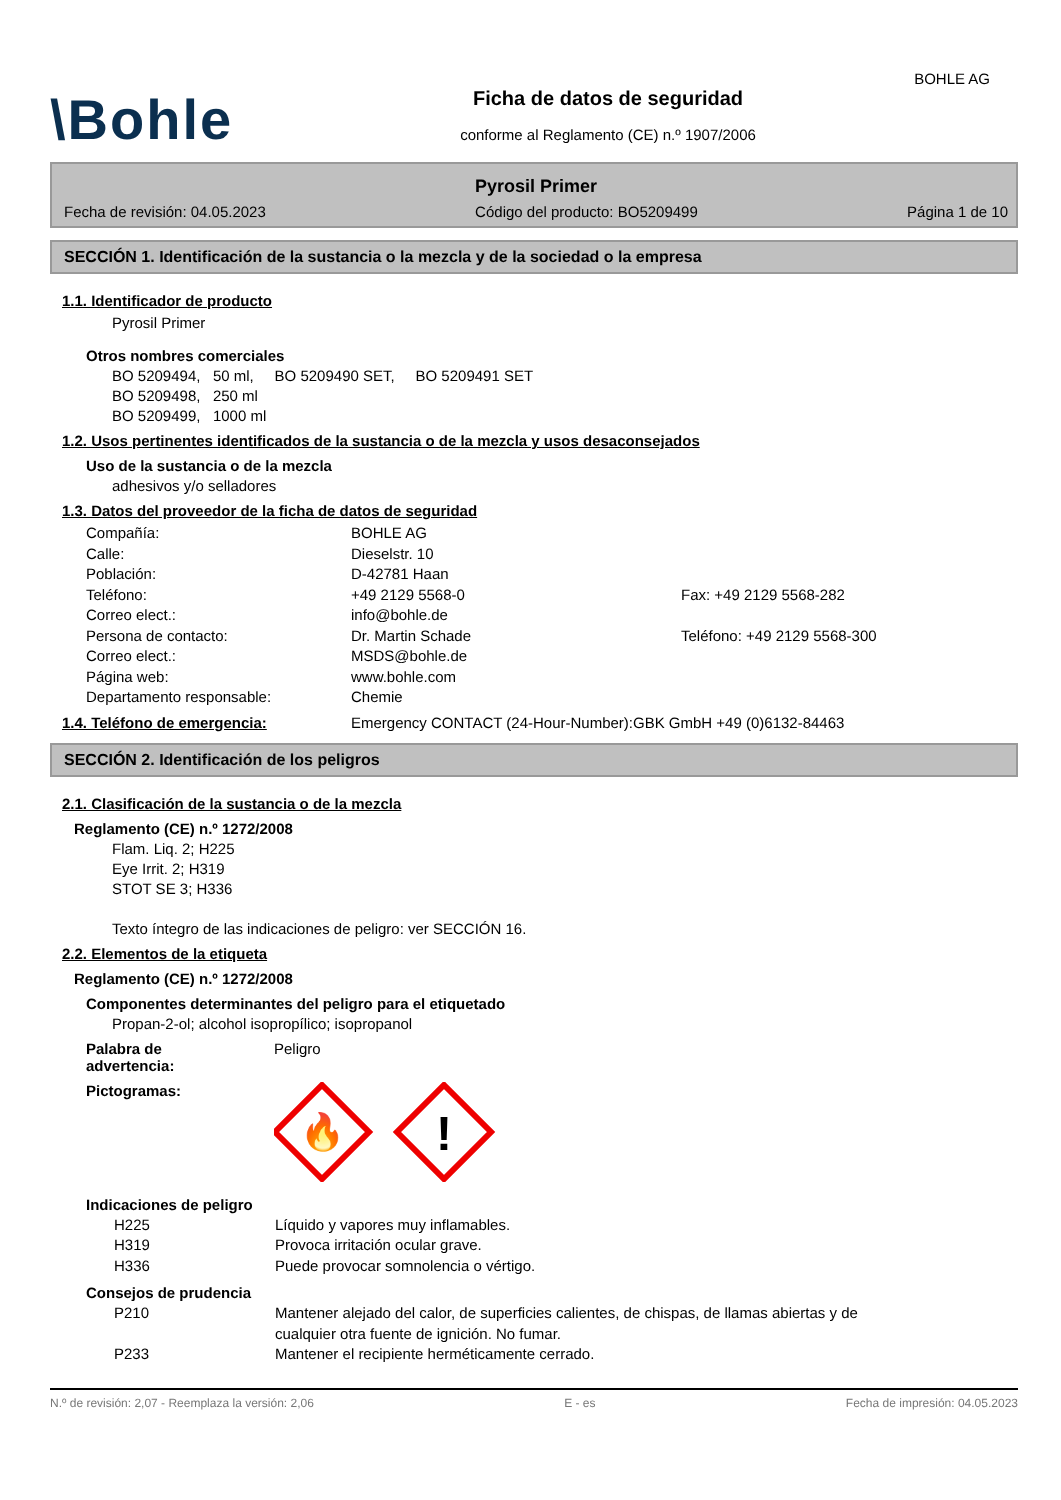BOHLE AG
\Bohle
Ficha de datos de seguridad
conforme al Reglamento (CE) n.º 1907/2006
Pyrosil Primer
Fecha de revisión: 04.05.2023 Código del producto: BO5209499 Página 1 de 10
SECCIÓN 1. Identificación de la sustancia o la mezcla y de la sociedad o la empresa
1.1. Identificador de producto
Pyrosil Primer
Otros nombres comerciales
BO 5209494, 50 ml, BO 5209490 SET, BO 5209491 SET
BO 5209498, 250 ml
BO 5209499, 1000 ml
1.2. Usos pertinentes identificados de la sustancia o de la mezcla y usos desaconsejados
Uso de la sustancia o de la mezcla
adhesivos y/o selladores
1.3. Datos del proveedor de la ficha de datos de seguridad
Compañía: BOHLE AG
Calle: Dieselstr. 10
Población: D-42781 Haan
Teléfono: +49 2129 5568-0 Fax: +49 2129 5568-282
Correo elect.: info@bohle.de
Persona de contacto: Dr. Martin Schade Teléfono: +49 2129 5568-300
Correo elect.: MSDS@bohle.de
Página web: www.bohle.com
Departamento responsable: Chemie
1.4. Teléfono de emergencia: Emergency CONTACT (24-Hour-Number):GBK GmbH +49 (0)6132-84463
SECCIÓN 2. Identificación de los peligros
2.1. Clasificación de la sustancia o de la mezcla
Reglamento (CE) n.º 1272/2008
Flam. Liq. 2; H225
Eye Irrit. 2; H319
STOT SE 3; H336
Texto íntegro de las indicaciones de peligro: ver SECCIÓN 16.
2.2. Elementos de la etiqueta
Reglamento (CE) n.º 1272/2008
Componentes determinantes del peligro para el etiquetado
Propan-2-ol; alcohol isopropílico; isopropanol
Palabra de
advertencia: Peligro
Pictogramas:
🔥
!
Indicaciones de peligro
H225 Líquido y vapores muy inflamables.
H319 Provoca irritación ocular grave.
H336 Puede provocar somnolencia o vértigo.
Consejos de prudencia
P210 Mantener alejado del calor, de superficies calientes, de chispas, de llamas abiertas y de cualquier otra fuente de ignición. No fumar.
P233 Mantener el recipiente herméticamente cerrado.
N.º de revisión: 2,07 - Reemplaza la versión: 2,06 E - es Fecha de impresión: 04.05.2023